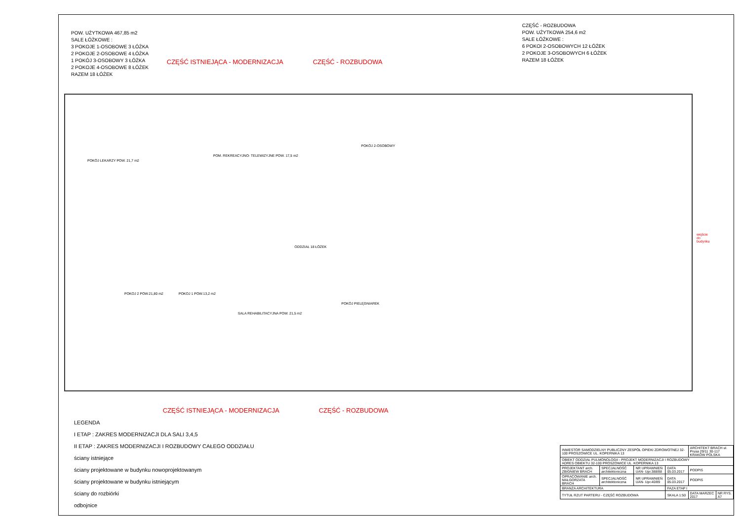POW. UŻYTKOWA 467,85 m2
SALE ŁÓŻKOWE :
3 POKOJE 1-OSOBOWE 3 ŁÓŻKA
2 POKOJE 2-OSOBOWE 4 ŁÓŻKA
1 POKÓJ 3-OSOBOWY 3 ŁÓŻKA
2 POKOJE 4-OSOBOWE 8 ŁÓŻEK
RAZEM 18 ŁÓŻEK
CZĘŚĆ - ROZBUDOWA
POW. UŻYTKOWA 254,6 m2
SALE ŁÓŻKOWE :
6 POKOI 2-OSOBOWYCH 12 ŁÓŻEK
2 POKOJE 3-OSOBOWYCH 6 ŁÓŻEK
RAZEM 18 ŁÓŻEK
CZĘŚĆ ISTNIEJĄCA - MODERNIZACJA CZĘŚĆ - ROZBUDOWA
POKÓJ LEKARZY POW. 21,7 m2
POM. REKREACYJNO- TELEWIZYJNE POW. 17,5 m2
ODDZIAŁ 18 ŁÓŻEK
SALA REHABILITACYJNA POW. 21,5 m2
POKOJ 2 POW.21,80 m2 POKOJ 1 POW.13,2 m2
POKÓJ PIELĘGNIAREK
POKÓJ 2-OSOBOWY
wejście do budynku
CZĘŚĆ ISTNIEJĄCA - MODERNIZACJA CZĘŚĆ - ROZBUDOWA
LEGENDA
I ETAP : ZAKRES MODERNIZACJI DLA SALI 3,4,5
II ETAP : ZAKRES MODERNIZACJI I ROZBUDOWY CAŁEGO ODDZIAŁU
ściany istniejące
ściany projektowane w budynku nowoprojektowanym
ściany projektowane w budynku istniejącym
ściany do rozbiórki
odbojnice
| INWESTOR SAMODZIELNY PUBLICZNY ZESPÓŁ OPIEKI ZDROWOTNEJ 32-100 PROSZOWICE UL. KOPERNIKA 13 | | | | ARCHITEKT BRACH ul. Prusa 29/11 30-117 KRAKÓW POLSKA | |
| OBIEKT ODDZIAŁ PULMONOLOGII - PROJEKT MODERNIZACJI I ROZBUDOWY ADRES OBIEKTU 32-100 PROSZOWICE UL. KOPERNIKA 13 | | | | | |
| PROJEKTANT arch. ZBIGNIEW BRACH | SPECJALNOŚĆ architektoniczna | NR UPRAWNIEŃ UAN- Upr.388/88 | DATA 05.03.2017 | PODPIS | |
| OPRACOWANIE arch. MAŁGORZATA BRACH | SPECJALNOŚĆ architektoniczna | NR UPRAWNIEŃ UAN- Upr.40/89 | DATA 05.03.2017 | PODPIS | |
| BRANŻA ARCHITEKTURA | | | FAZA ETAP I | | |
| TYTUŁ RZUT PARTERU - CZĘŚĆ ROZBUDOWA | | | SKALA 1:50 | DATA MARZEC 2017 | NR RYS. A7 |